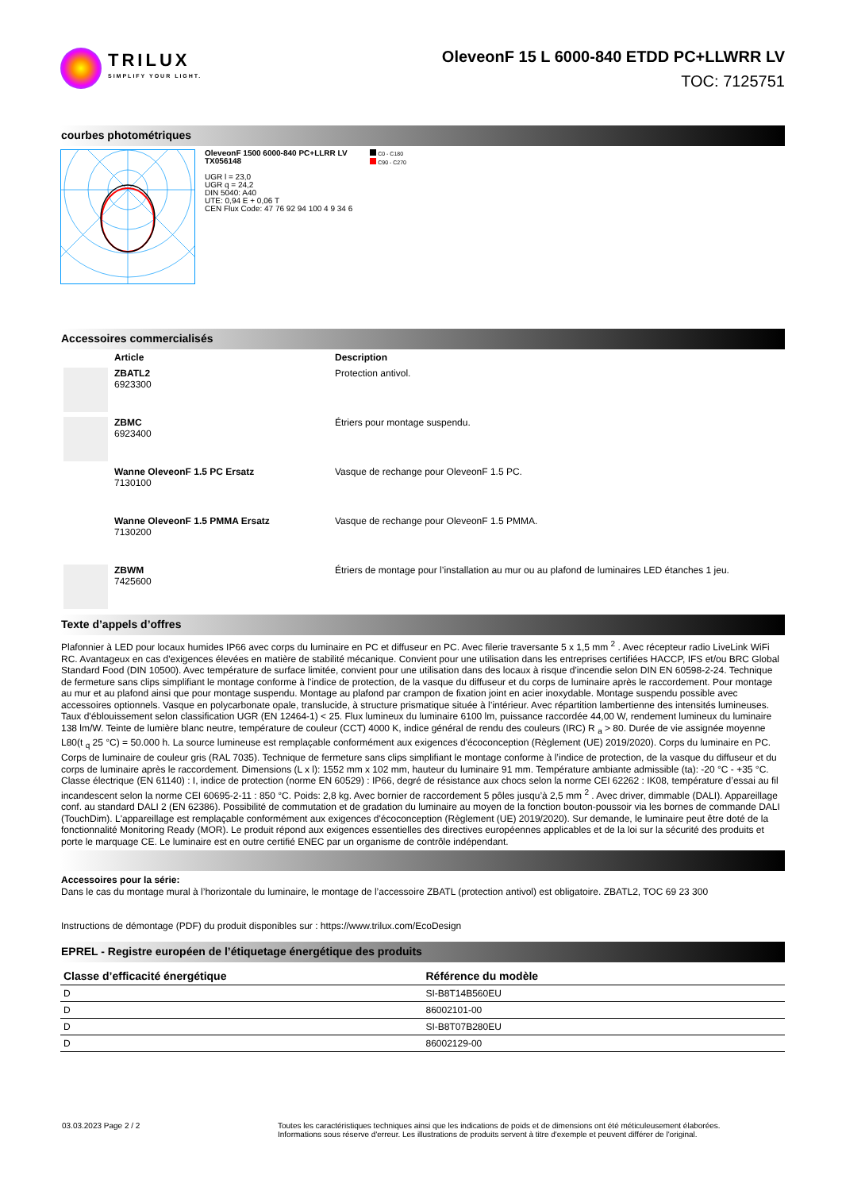TRILUX
SIMPLIFY YOUR LIGHT.
OleveonF 15 L 6000-840 ETDD PC+LLWRR LV
TOC: 7125751
courbes photométriques
OleveonF 1500 6000-840 PC+LLRR LV
TX056148
UGR l = 23,0
UGR q = 24,2
DIN 5040: A40
UTE: 0,94 E + 0,06 T
CEN Flux Code: 47 76 92 94 100 4 9 34 6
C0 - C180
C90 - C270
Accessoires commercialisés
| | Article | Description |
| --- | --- | --- |
| | ZBATL2 6923300 | Protection antivol. |
| | ZBMC 6923400 | Étriers pour montage suspendu. |
| | Wanne OleveonF 1.5 PC Ersatz 7130100 | Vasque de rechange pour OleveonF 1.5 PC. |
| | Wanne OleveonF 1.5 PMMA Ersatz 7130200 | Vasque de rechange pour OleveonF 1.5 PMMA. |
| | ZBWM 7425600 | Étriers de montage pour l’installation au mur ou au plafond de luminaires LED étanches 1 jeu. |
Texte d’appels d’offres
Plafonnier à LED pour locaux humides IP66 avec corps du luminaire en PC et diffuseur en PC. Avec filerie traversante 5 x 1,5 mm <sup>2</sup> . Avec récepteur radio LiveLink WiFi RC. Avantageux en cas d'exigences élevées en matière de stabilité mécanique. Convient pour une utilisation dans les entreprises certifiées HACCP, IFS et/ou BRC Global Standard Food (DIN 10500). Avec température de surface limitée, convient pour une utilisation dans des locaux à risque d'incendie selon DIN EN 60598-2-24. Technique de fermeture sans clips simplifiant le montage conforme à l’indice de protection, de la vasque du diffuseur et du corps de luminaire après le raccordement. Pour montage au mur et au plafond ainsi que pour montage suspendu. Montage au plafond par crampon de fixation joint en acier inoxydable. Montage suspendu possible avec accessoires optionnels. Vasque en polycarbonate opale, translucide, à structure prismatique située à l’intérieur. Avec répartition lambertienne des intensités lumineuses. Taux d'éblouissement selon classification UGR (EN 12464-1) < 25. Flux lumineux du luminaire 6100 lm, puissance raccordée 44,00 W, rendement lumineux du luminaire 138 lm/W. Teinte de lumière blanc neutre, température de couleur (CCT) 4000 K, indice général de rendu des couleurs (IRC) R <sub>a</sub> > 80. Durée de vie assignée moyenne L80(t <sub>q</sub> 25 °C) = 50.000 h. La source lumineuse est remplaçable conformément aux exigences d'écoconception (Règlement (UE) 2019/2020). Corps du luminaire en PC. Corps de luminaire de couleur gris (RAL 7035). Technique de fermeture sans clips simplifiant le montage conforme à l’indice de protection, de la vasque du diffuseur et du corps de luminaire après le raccordement. Dimensions (L x l): 1552 mm x 102 mm, hauteur du luminaire 91 mm. Température ambiante admissible (ta): -20 °C - +35 °C. Classe électrique (EN 61140) : I, indice de protection (norme EN 60529) : IP66, degré de résistance aux chocs selon la norme CEI 62262 : IK08, température d’essai au fil incandescent selon la norme CEI 60695-2-11 : 850 °C. Poids: 2,8 kg. Avec bornier de raccordement 5 pôles jusqu’à 2,5 mm <sup>2</sup> . Avec driver, dimmable (DALI). Appareillage conf. au standard DALI 2 (EN 62386). Possibilité de commutation et de gradation du luminaire au moyen de la fonction bouton-poussoir via les bornes de commande DALI (TouchDim). L'appareillage est remplaçable conformément aux exigences d'écoconception (Règlement (UE) 2019/2020). Sur demande, le luminaire peut être doté de la fonctionnalité Monitoring Ready (MOR). Le produit répond aux exigences essentielles des directives européennes applicables et de la loi sur la sécurité des produits et porte le marquage CE. Le luminaire est en outre certifié ENEC par un organisme de contrôle indépendant.
Accessoires pour la série:
Dans le cas du montage mural à l’horizontale du luminaire, le montage de l’accessoire ZBATL (protection antivol) est obligatoire. ZBATL2, TOC 69 23 300
Instructions de démontage (PDF) du produit disponibles sur : https://www.trilux.com/EcoDesign
EPREL - Registre européen de l’étiquetage énergétique des produits
| Classe d’efficacité énergétique | Référence du modèle |
| --- | --- |
| D | SI-B8T14B560EU |
| D | 86002101-00 |
| D | SI-B8T07B280EU |
| D | 86002129-00 |
03.03.2023 Page 2 / 2 Toutes les caractéristiques techniques ainsi que les indications de poids et de dimensions ont été méticuleusement élaborées.
Informations sous réserve d'erreur. Les illustrations de produits servent à titre d'exemple et peuvent différer de l'original.